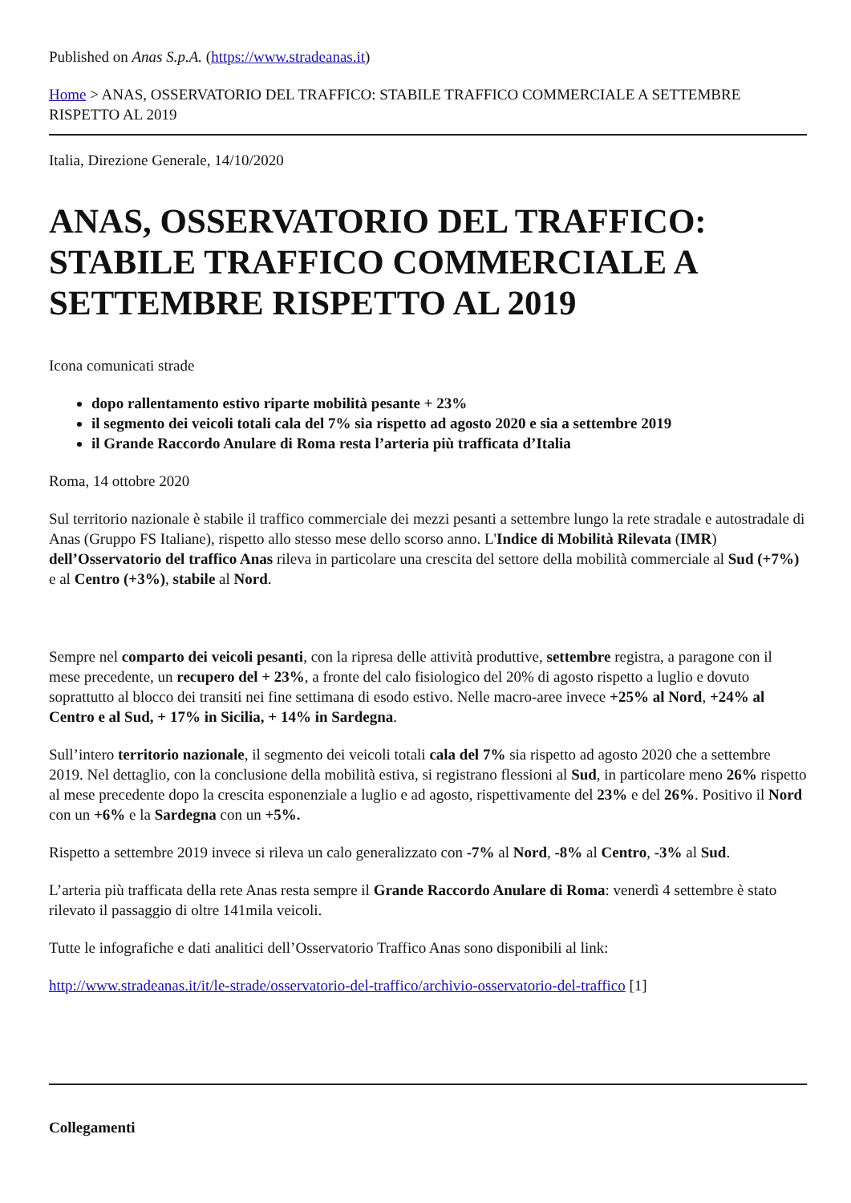Published on Anas S.p.A. (https://www.stradeanas.it)
Home > ANAS, OSSERVATORIO DEL TRAFFICO: STABILE TRAFFICO COMMERCIALE A SETTEMBRE RISPETTO AL 2019
Italia, Direzione Generale, 14/10/2020
ANAS, OSSERVATORIO DEL TRAFFICO: STABILE TRAFFICO COMMERCIALE A SETTEMBRE RISPETTO AL 2019
Icona comunicati strade
dopo rallentamento estivo riparte mobilità pesante + 23%
il segmento dei veicoli totali cala del 7% sia rispetto ad agosto 2020 e sia a settembre 2019
il Grande Raccordo Anulare di Roma resta l’arteria più trafficata d’Italia
Roma, 14 ottobre 2020
Sul territorio nazionale è stabile il traffico commerciale dei mezzi pesanti a settembre lungo la rete stradale e autostradale di Anas (Gruppo FS Italiane), rispetto allo stesso mese dello scorso anno. L'Indice di Mobilità Rilevata (IMR) dell’Osservatorio del traffico Anas rileva in particolare una crescita del settore della mobilità commerciale al Sud (+7%) e al Centro (+3%), stabile al Nord.
Sempre nel comparto dei veicoli pesanti, con la ripresa delle attività produttive, settembre registra, a paragone con il mese precedente, un recupero del + 23%, a fronte del calo fisiologico del 20% di agosto rispetto a luglio e dovuto soprattutto al blocco dei transiti nei fine settimana di esodo estivo. Nelle macro-aree invece +25% al Nord, +24% al Centro e al Sud, + 17% in Sicilia, + 14% in Sardegna.
Sull’intero territorio nazionale, il segmento dei veicoli totali cala del 7% sia rispetto ad agosto 2020 che a settembre 2019. Nel dettaglio, con la conclusione della mobilità estiva, si registrano flessioni al Sud, in particolare meno 26% rispetto al mese precedente dopo la crescita esponenziale a luglio e ad agosto, rispettivamente del 23% e del 26%. Positivo il Nord con un +6% e la Sardegna con un +5%.
Rispetto a settembre 2019 invece si rileva un calo generalizzato con -7% al Nord, -8% al Centro, -3% al Sud.
L’arteria più trafficata della rete Anas resta sempre il Grande Raccordo Anulare di Roma: venerdì 4 settembre è stato rilevato il passaggio di oltre 141mila veicoli.
Tutte le infografiche e dati analitici dell’Osservatorio Traffico Anas sono disponibili al link:
http://www.stradeanas.it/it/le-strade/osservatorio-del-traffico/archivio-osservatorio-del-traffico [1]
Collegamenti